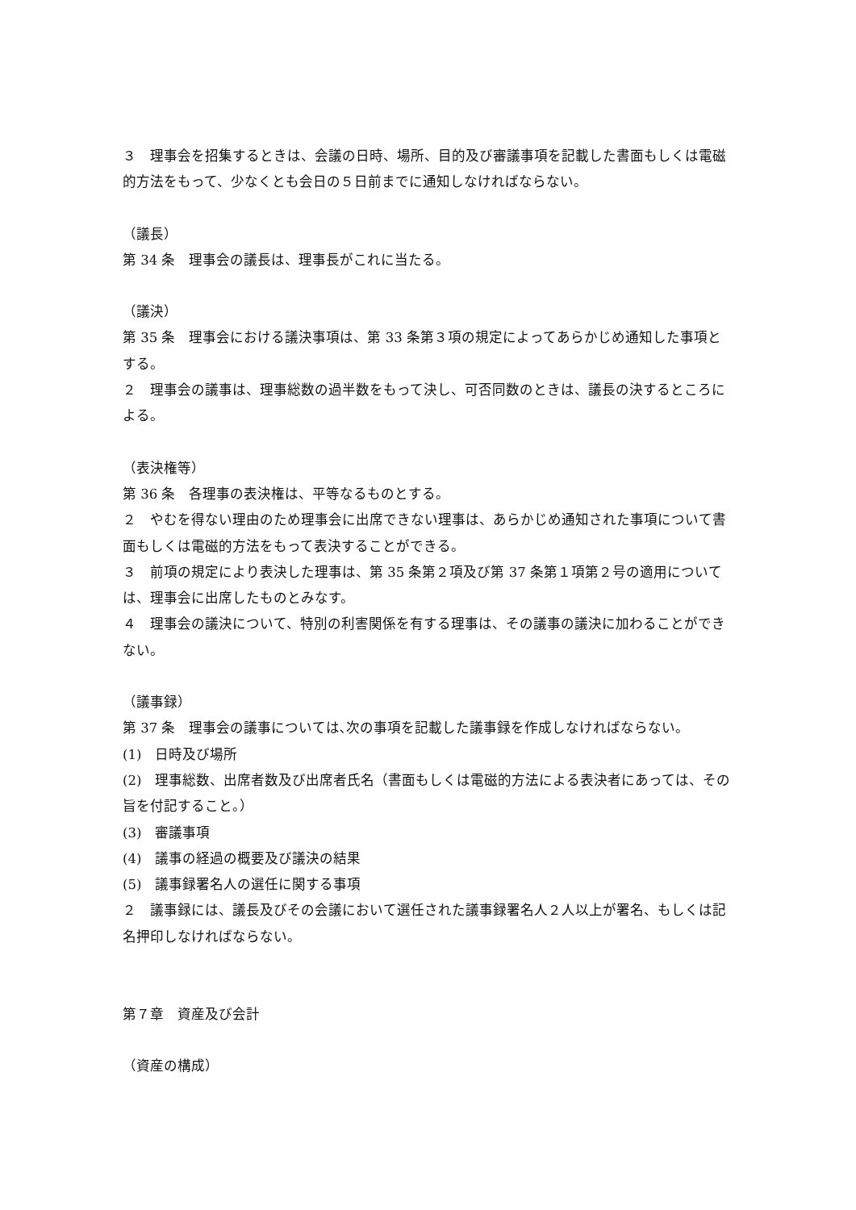３　理事会を招集するときは、会議の日時、場所、目的及び審議事項を記載した書面もしくは電磁的方法をもって、少なくとも会日の５日前までに通知しなければならない。
（議長）
第 34 条　理事会の議長は、理事長がこれに当たる。
（議決）
第 35 条　理事会における議決事項は、第 33 条第３項の規定によってあらかじめ通知した事項とする。
２　理事会の議事は、理事総数の過半数をもって決し、可否同数のときは、議長の決するところによる。
（表決権等）
第 36 条　各理事の表決権は、平等なるものとする。
２　やむを得ない理由のため理事会に出席できない理事は、あらかじめ通知された事項について書面もしくは電磁的方法をもって表決することができる。
３　前項の規定により表決した理事は、第 35 条第２項及び第 37 条第１項第２号の適用については、理事会に出席したものとみなす。
４　理事会の議決について、特別の利害関係を有する理事は、その議事の議決に加わることができない。
（議事録）
第 37 条　理事会の議事については､次の事項を記載した議事録を作成しなければならない。
(1)　日時及び場所
(2)　理事総数、出席者数及び出席者氏名（書面もしくは電磁的方法による表決者にあっては、その旨を付記すること。）
(3)　審議事項
(4)　議事の経過の概要及び議決の結果
(5)　議事録署名人の選任に関する事項
２　議事録には、議長及びその会議において選任された議事録署名人２人以上が署名、もしくは記名押印しなければならない。
第７章　資産及び会計
（資産の構成）